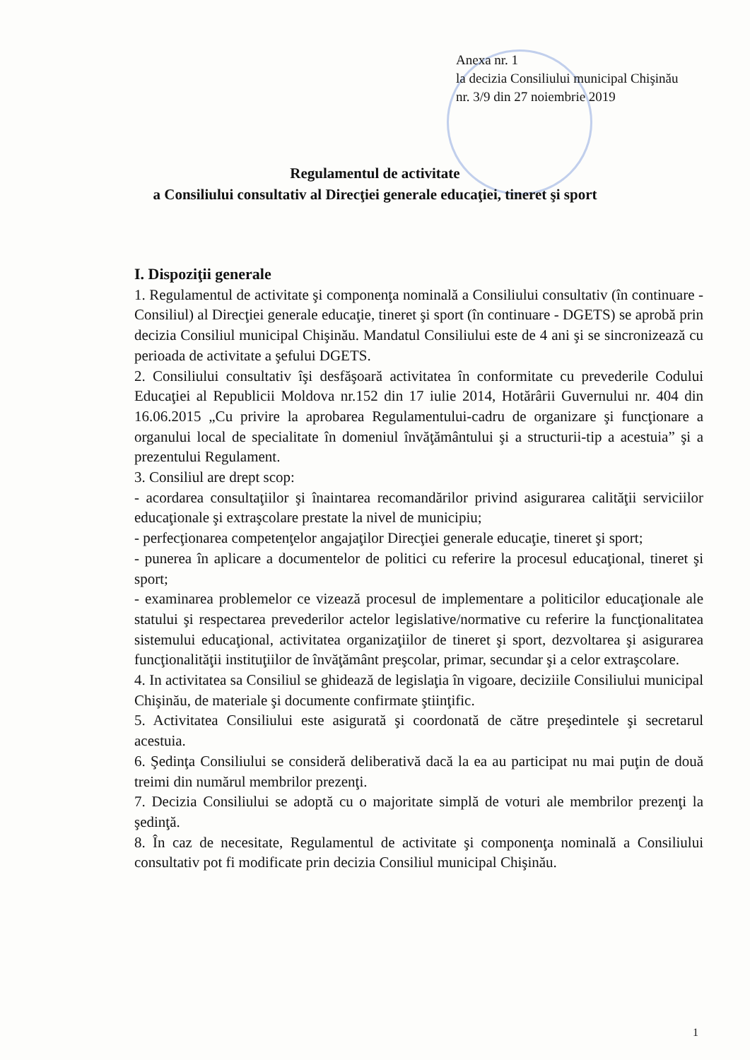Anexa nr. 1
la decizia Consiliului municipal Chişinău
nr. 3/9 din 27 noiembrie 2019
Regulamentul de activitate
a Consiliului consultativ al Direcţiei generale educaţiei, tineret şi sport
I. Dispoziţii generale
1. Regulamentul de activitate şi componenţa nominală a Consiliului consultativ (în continuare - Consiliul) al Direcţiei generale educaţie, tineret şi sport (în continuare - DGETS) se aprobă prin decizia Consiliul municipal Chişinău. Mandatul Consiliului este de 4 ani şi se sincronizează cu perioada de activitate a şefului DGETS.
2. Consiliului consultativ îşi desfăşoară activitatea în conformitate cu prevederile Codului Educaţiei al Republicii Moldova nr.152 din 17 iulie 2014, Hotărârii Guvernului nr. 404 din 16.06.2015 „Cu privire la aprobarea Regulamentului-cadru de organizare şi funcţionare a organului local de specialitate în domeniul învăţământului şi a structurii-tip a acestuia” şi a prezentului Regulament.
3. Consiliul are drept scop:
- acordarea consultaţiilor şi înaintarea recomandărilor privind asigurarea calităţii serviciilor educaţionale şi extraşcolare prestate la nivel de municipiu;
- perfecţionarea competenţelor angajaţilor Direcţiei generale educaţie, tineret şi sport;
- punerea în aplicare a documentelor de politici cu referire la procesul educaţional, tineret şi sport;
- examinarea problemelor ce vizează procesul de implementare a politicilor educaţionale ale statului şi respectarea prevederilor actelor legislative/normative cu referire la funcţionalitatea sistemului educaţional, activitatea organizaţiilor de tineret şi sport, dezvoltarea şi asigurarea funcţionalităţii instituţiilor de învăţământ preşcolar, primar, secundar şi a celor extraşcolare.
4. In activitatea sa Consiliul se ghidează de legislaţia în vigoare, deciziile Consiliului municipal Chişinău, de materiale şi documente confirmate ştiinţific.
5. Activitatea Consiliului este asigurată şi coordonată de către preşedintele şi secretarul acestuia.
6. Şedinţa Consiliului se consideră deliberativă dacă la ea au participat nu mai puţin de două treimi din numărul membrilor prezenţi.
7. Decizia Consiliului se adoptă cu o majoritate simplă de voturi ale membrilor prezenţi la şedinţă.
8. În caz de necesitate, Regulamentul de activitate şi componenţa nominală a Consiliului consultativ pot fi modificate prin decizia Consiliul municipal Chişinău.
1